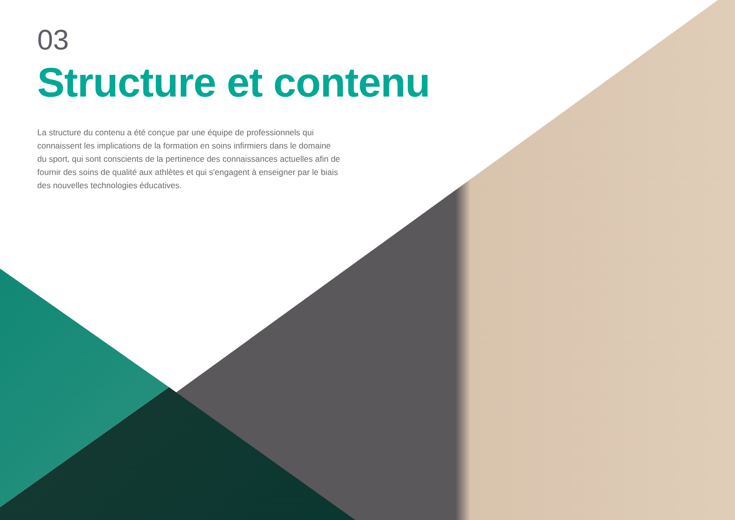03
Structure et contenu
La structure du contenu a été conçue par une équipe de professionnels qui connaissent les implications de la formation en soins infirmiers dans le domaine du sport, qui sont conscients de la pertinence des connaissances actuelles afin de fournir des soins de qualité aux athlètes et qui s'engagent à enseigner par le biais des nouvelles technologies éducatives.